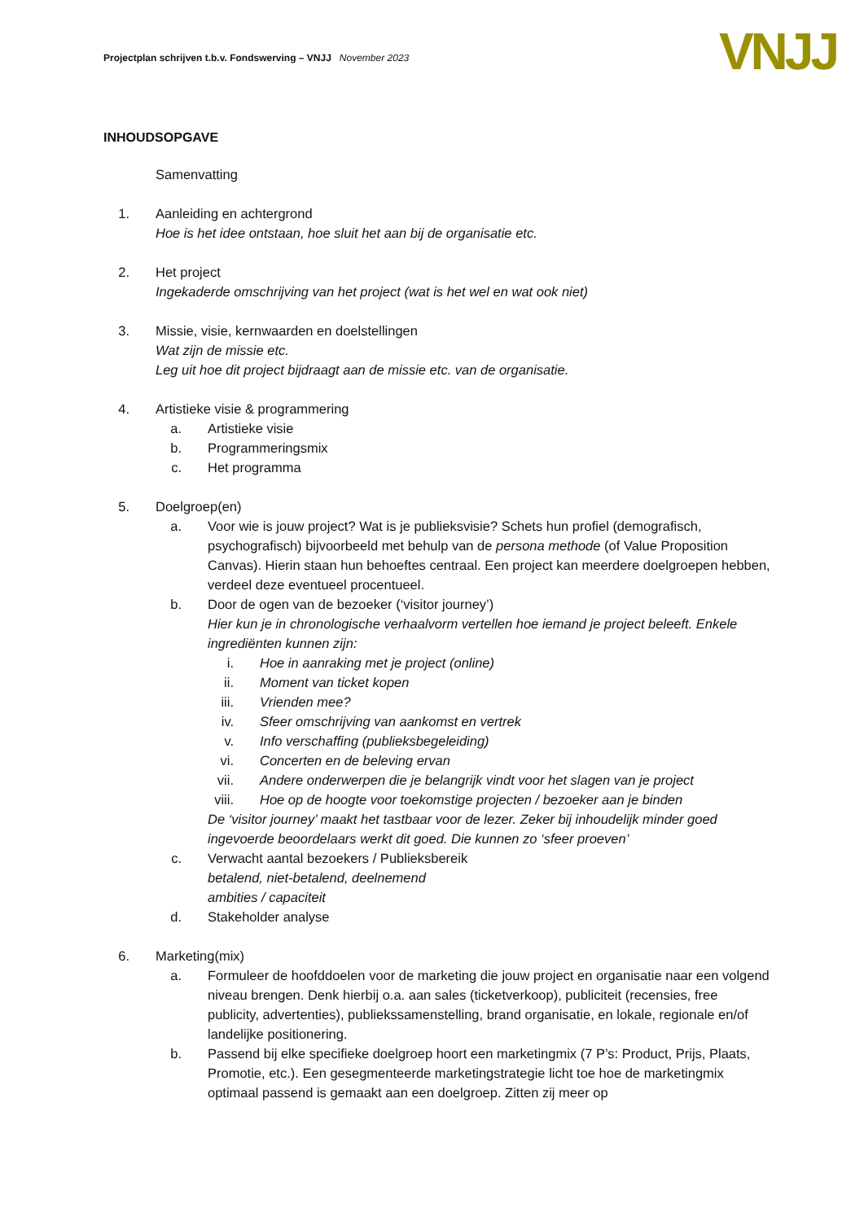Projectplan schrijven t.b.v. Fondswerving – VNJJ November 2023
VNJJ
INHOUDSOPGAVE
Samenvatting
1. Aanleiding en achtergrond
Hoe is het idee ontstaan, hoe sluit het aan bij de organisatie etc.
2. Het project
Ingekaderde omschrijving van het project (wat is het wel en wat ook niet)
3. Missie, visie, kernwaarden en doelstellingen
Wat zijn de missie etc.
Leg uit hoe dit project bijdraagt aan de missie etc. van de organisatie.
4. Artistieke visie & programmering
a. Artistieke visie
b. Programmeringsmix
c. Het programma
5. Doelgroep(en)
a. Voor wie is jouw project? Wat is je publieksvisie? Schets hun profiel (demografisch, psychografisch) bijvoorbeeld met behulp van de persona methode (of Value Proposition Canvas). Hierin staan hun behoeftes centraal. Een project kan meerdere doelgroepen hebben, verdeel deze eventueel procentueel.
b. Door de ogen van de bezoeker (‘visitor journey’)
Hier kun je in chronologische verhaalvorm vertellen hoe iemand je project beleeft. Enkele ingrediënten kunnen zijn:
i. Hoe in aanraking met je project (online)
ii. Moment van ticket kopen
iii. Vrienden mee?
iv. Sfeer omschrijving van aankomst en vertrek
v. Info verschaffing (publieksbegeleiding)
vi. Concerten en de beleving ervan
vii. Andere onderwerpen die je belangrijk vindt voor het slagen van je project
viii. Hoe op de hoogte voor toekomstige projecten / bezoeker aan je binden
De ‘visitor journey’ maakt het tastbaar voor de lezer. Zeker bij inhoudelijk minder goed ingevoerde beoordelaars werkt dit goed. Die kunnen zo ‘sfeer proeven’
c. Verwacht aantal bezoekers / Publieksbereik
betalend, niet-betalend, deelnemend
ambities / capaciteit
d. Stakeholder analyse
6. Marketing(mix)
a. Formuleer de hoofddoelen voor de marketing die jouw project en organisatie naar een volgend niveau brengen. Denk hierbij o.a. aan sales (ticketverkoop), publiciteit (recensies, free publicity, advertenties), publiekssamenstelling, brand organisatie, en lokale, regionale en/of landelijke positionering.
b. Passend bij elke specifieke doelgroep hoort een marketingmix (7 P’s: Product, Prijs, Plaats, Promotie, etc.). Een gesegmenteerde marketingstrategie licht toe hoe de marketingmix optimaal passend is gemaakt aan een doelgroep. Zitten zij meer op